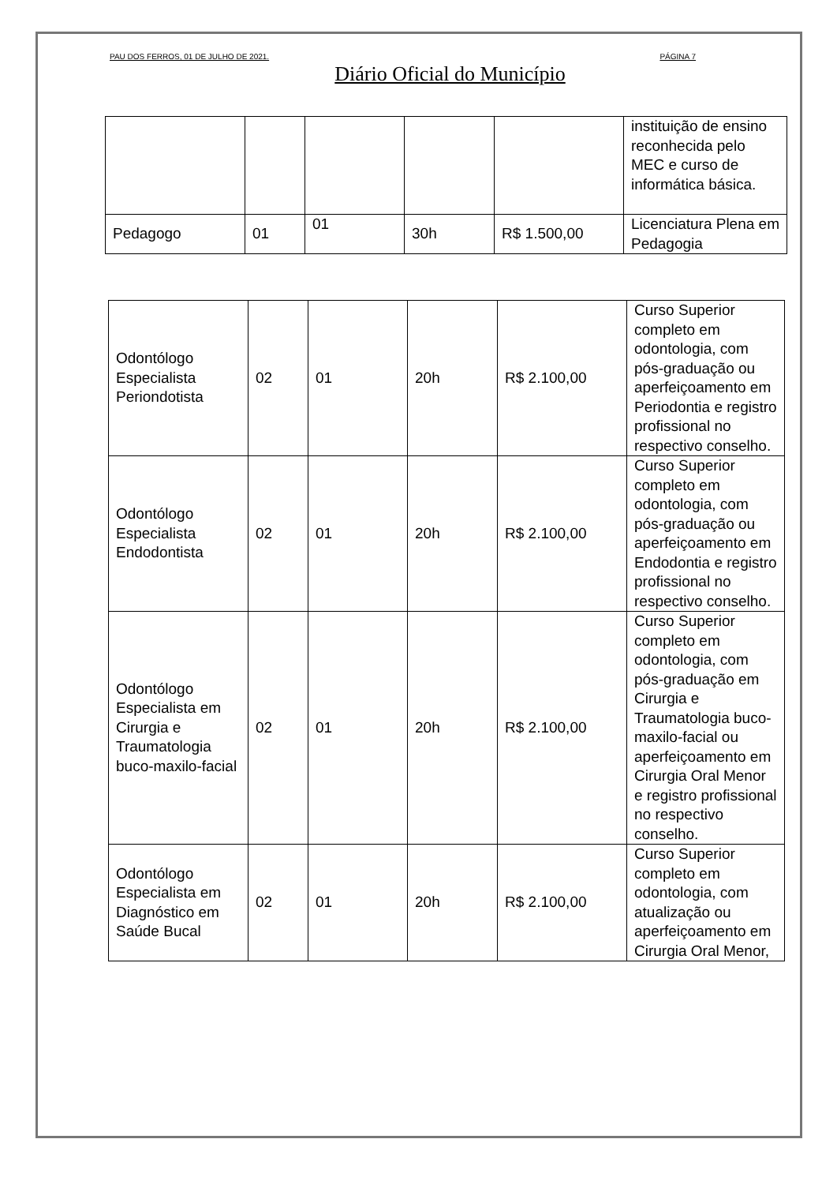PAU DOS FERROS, 01 DE JULHO DE 2021. PÁGINA 7
Diário Oficial do Município
| | | | | | instituição de ensino reconhecida pelo MEC e curso de informática básica. |
| Pedagogo | 01 | 01 | 30h | R$ 1.500,00 | Licenciatura Plena em Pedagogia |
| Odontólogo Especialista Periondotista | 02 | 01 | 20h | R$ 2.100,00 | Curso Superior completo em odontologia, com pós-graduação ou aperfeiçoamento em Periodontia e registro profissional no respectivo conselho. |
| Odontólogo Especialista Endodontista | 02 | 01 | 20h | R$ 2.100,00 | Curso Superior completo em odontologia, com pós-graduação ou aperfeiçoamento em Endodontia e registro profissional no respectivo conselho. |
| Odontólogo Especialista em Cirurgia e Traumatologia buco-maxilo-facial | 02 | 01 | 20h | R$ 2.100,00 | Curso Superior completo em odontologia, com pós-graduação em Cirurgia e Traumatologia buco-maxilo-facial ou aperfeiçoamento em Cirurgia Oral Menor e registro profissional no respectivo conselho. |
| Odontólogo Especialista em Diagnóstico em Saúde Bucal | 02 | 01 | 20h | R$ 2.100,00 | Curso Superior completo em odontologia, com atualização ou aperfeiçoamento em Cirurgia Oral Menor, |